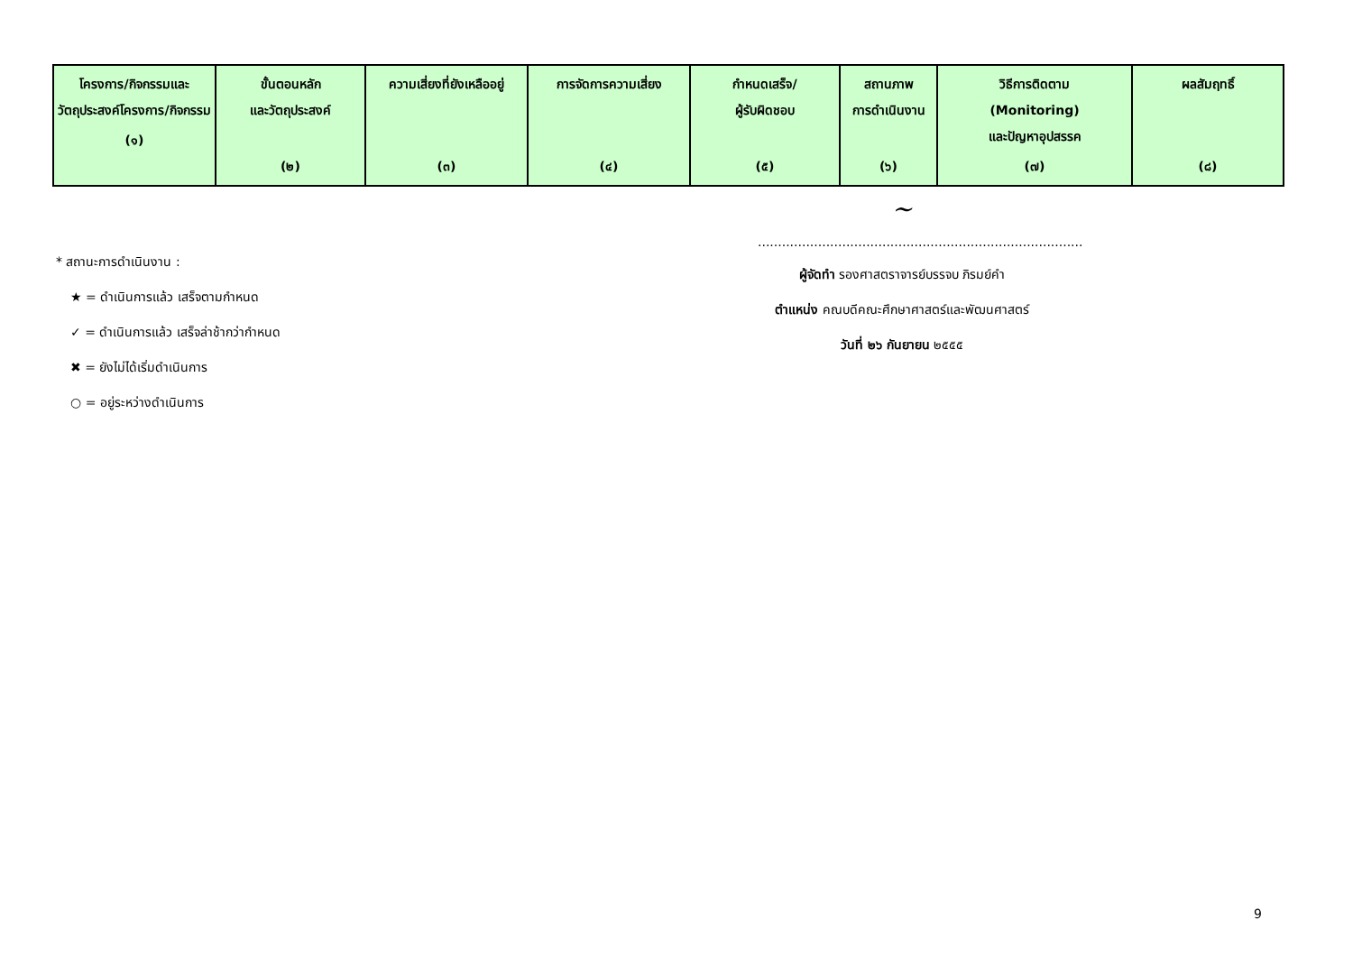| โครงการ/กิจกรรมและวัตถุประสงค์โครงการ/กิจกรรม (๑) | ขั้นตอนหลัก และวัตถุประสงค์ (๒) | ความเสี่ยงที่ยังเหลืออยู่ (๓) | การจัดการความเสี่ยง (๔) | กำหนดเสร็จ/ ผู้รับผิดชอบ (๕) | สถานภาพ การดำเนินงาน (๖) | วิธีการติดตาม (Monitoring) และปัญหาอุปสรรค (๗) | ผลสัมฤทธิ์ (๘) |
| --- | --- | --- | --- | --- | --- | --- | --- |
* สถานะการดำเนินงาน :
★ = ดำเนินการแล้ว เสร็จตามกำหนด
✓ = ดำเนินการแล้ว เสร็จล่าช้ากว่ากำหนด
✖ = ยังไม่ได้เริ่มดำเนินการ
○ = อยู่ระหว่างดำเนินการ
~
.................................................................................
ผู้จัดทำ รองศาสตราจารย์บรรจบ ภิรมย์คำ
ตำแหน่ง คณบดีคณะศึกษาศาสตร์และพัฒนศาสตร์
วันที่ ๒๖ กันยายน ๒๕๕๕
9